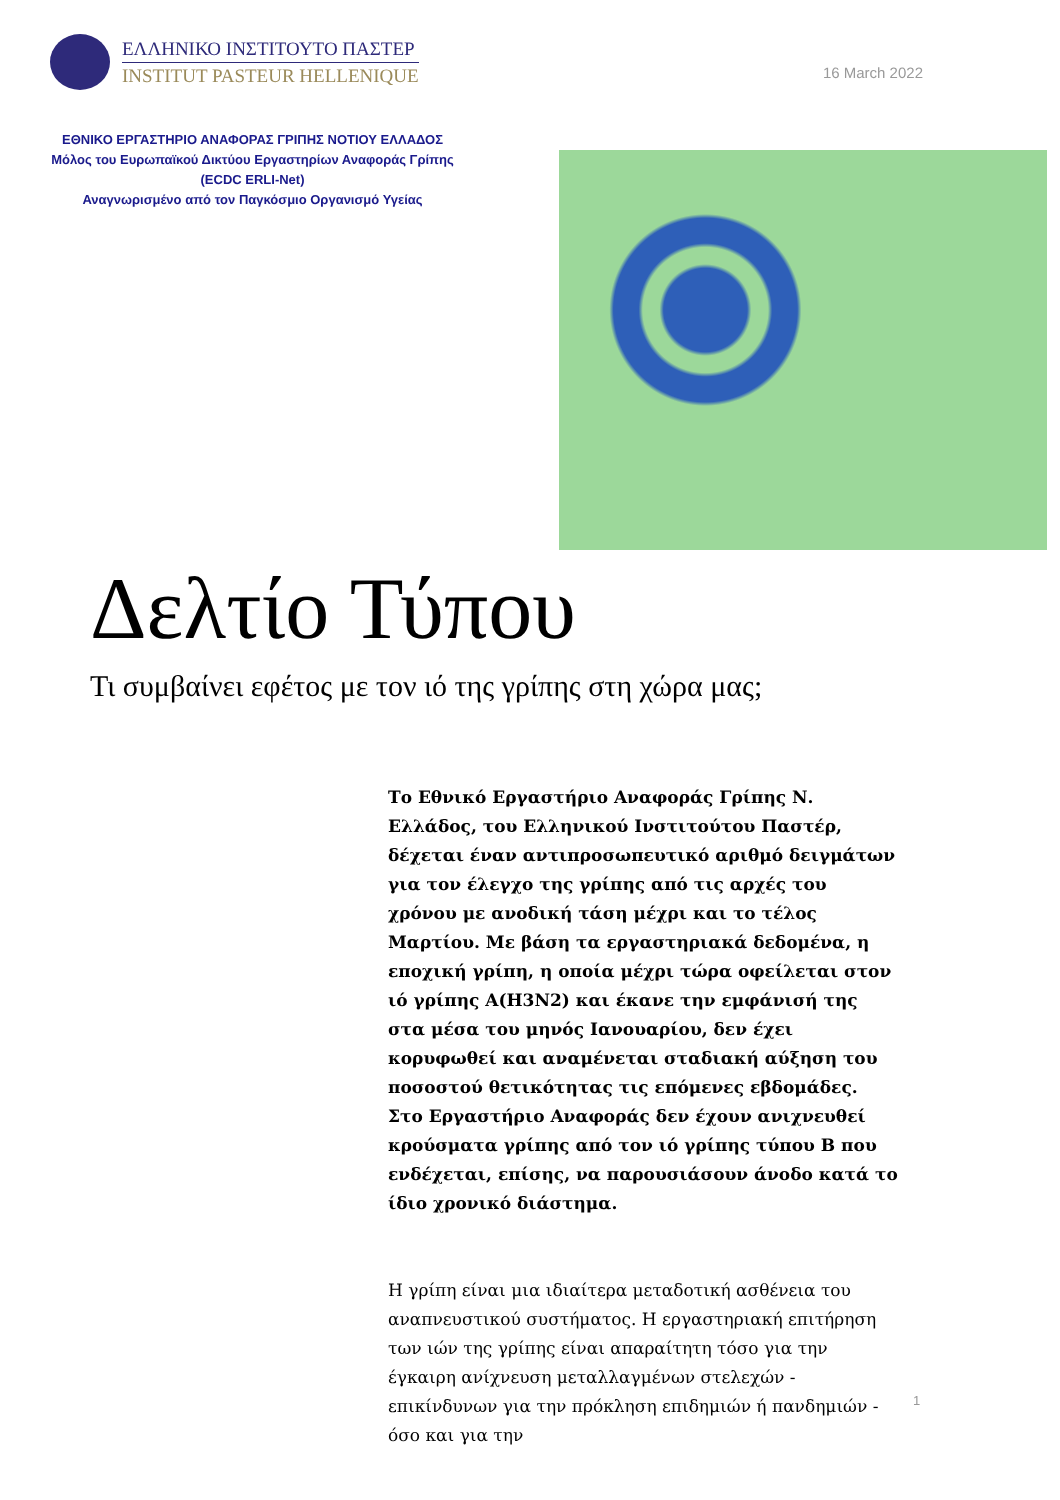ΕΛΛΗΝΙΚΟ ΙΝΣΤΙΤΟΥΤΟ ΠΑΣΤΕΡ
INSTITUT PASTEUR HELLENIQUE
16 March 2022
ΕΘΝΙΚΟ ΕΡΓΑΣΤΗΡΙΟ ΑΝΑΦΟΡΑΣ ΓΡΙΠΗΣ ΝΟΤΙΟΥ ΕΛΛΑΔΟΣ
Μόλος του Ευρωπαϊκού Δικτύου Εργαστηρίων Αναφοράς Γρίπης
(ECDC ERLI-Net)
Αναγνωρισμένο από τον Παγκόσμιο Οργανισμό Υγείας
Δελτίο Τύπου
Τι συμβαίνει εφέτος με τον ιό της γρίπης στη χώρα μας;
Το Εθνικό Εργαστήριο Αναφοράς Γρίπης Ν. Ελλάδος, του Ελληνικού Ινστιτούτου Παστέρ, δέχεται έναν αντιπροσωπευτικό αριθμό δειγμάτων για τον έλεγχο της γρίπης από τις αρχές του χρόνου με ανοδική τάση μέχρι και το τέλος Μαρτίου. Με βάση τα εργαστηριακά δεδομένα, η εποχική γρίπη, η οποία μέχρι τώρα οφείλεται στον ιό γρίπης A(H3N2) και έκανε την εμφάνισή της στα μέσα του μηνός Ιανουαρίου, δεν έχει κορυφωθεί και αναμένεται σταδιακή αύξηση του ποσοστού θετικότητας τις επόμενες εβδομάδες. Στο Εργαστήριο Αναφοράς δεν έχουν ανιχνευθεί κρούσματα γρίπης από τον ιό γρίπης τύπου B που ενδέχεται, επίσης, να παρουσιάσουν άνοδο κατά το ίδιο χρονικό διάστημα.
Η γρίπη είναι μια ιδιαίτερα μεταδοτική ασθένεια του αναπνευστικού συστήματος. Η εργαστηριακή επιτήρηση των ιών της γρίπης είναι απαραίτητη τόσο για την έγκαιρη ανίχνευση μεταλλαγμένων στελεχών - επικίνδυνων για την πρόκληση επιδημιών ή πανδημιών - όσο και για την
1